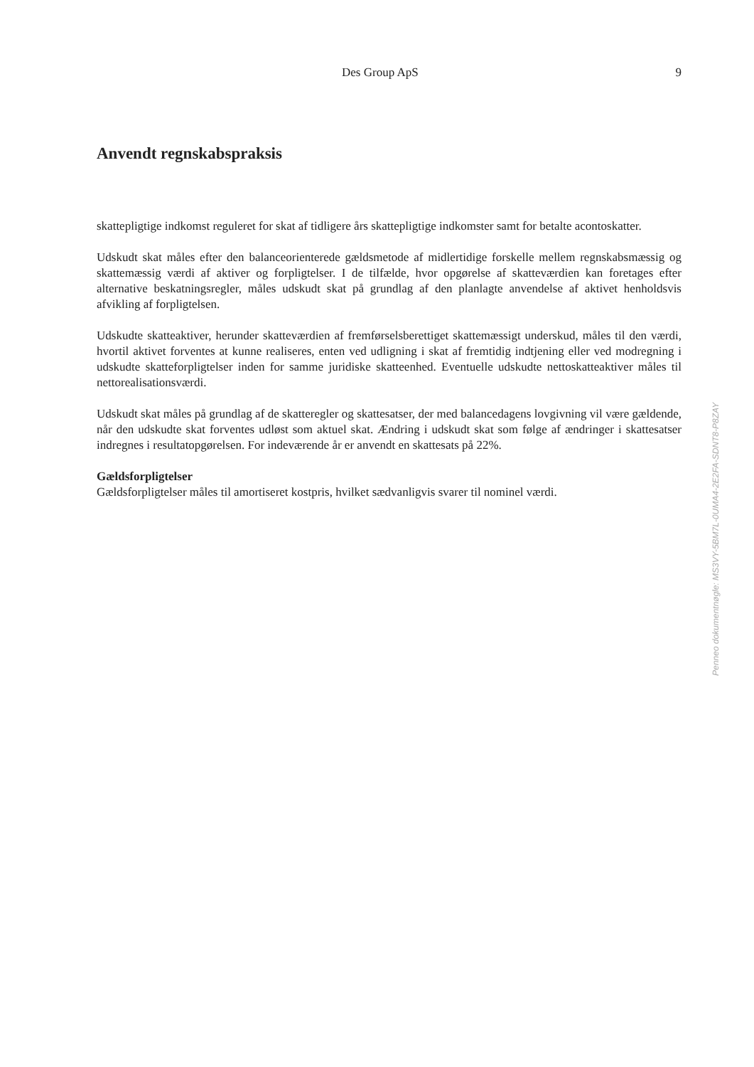Des Group ApS 9
Anvendt regnskabspraksis
skattepligtige indkomst reguleret for skat af tidligere års skattepligtige indkomster samt for betalte acontoskatter.
Udskudt skat måles efter den balanceorienterede gældsmetode af midlertidige forskelle mellem regnskabsmæssig og skattemæssig værdi af aktiver og forpligtelser. I de tilfælde, hvor opgørelse af skatteværdien kan foretages efter alternative beskatningsregler, måles udskudt skat på grundlag af den planlagte anvendelse af aktivet henholdsvis afvikling af forpligtelsen.
Udskudte skatteaktiver, herunder skatteværdien af fremførselsberettiget skattemæssigt underskud, måles til den værdi, hvortil aktivet forventes at kunne realiseres, enten ved udligning i skat af fremtidig indtjening eller ved modregning i udskudte skatteforpligtelser inden for samme juridiske skatteenhed. Eventuelle udskudte nettoskatteaktiver måles til nettorealisationsværdi.
Udskudt skat måles på grundlag af de skatteregler og skattesatser, der med balancedagens lovgivning vil være gældende, når den udskudte skat forventes udløst som aktuel skat. Ændring i udskudt skat som følge af ændringer i skattesatser indregnes i resultatopgørelsen. For indeværende år er anvendt en skattesats på 22%.
Gældsforpligtelser
Gældsforpligtelser måles til amortiseret kostpris, hvilket sædvanligvis svarer til nominel værdi.
Penneo dokumentnøgle: MS3VY-5BM7L-0UMA4-2E2FA-SDNT8-P8ZAY